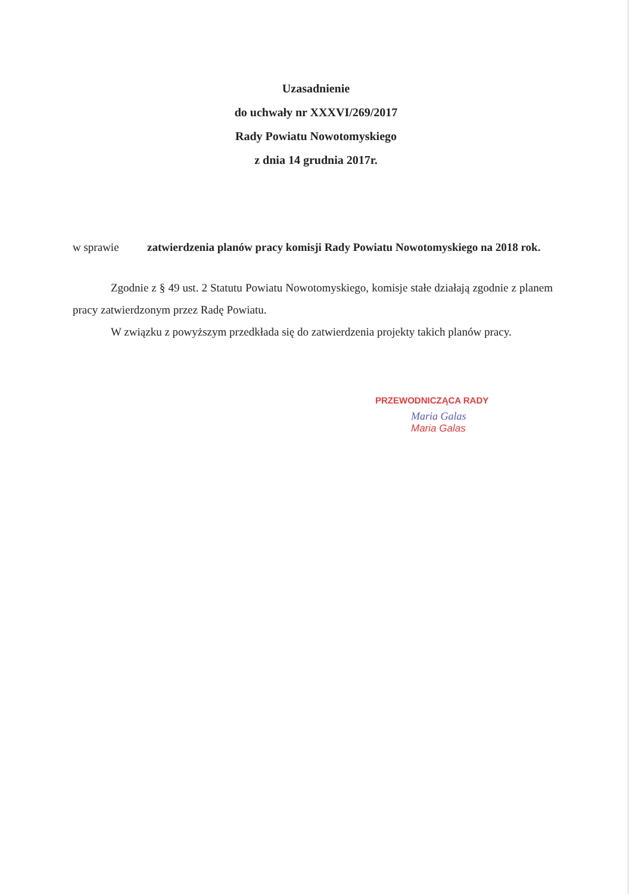Uzasadnienie
do uchwały nr XXXVI/269/2017
Rady Powiatu Nowotomyskiego
z dnia 14 grudnia 2017r.
w sprawie zatwierdzenia planów pracy komisji Rady Powiatu Nowotomyskiego na 2018 rok.
Zgodnie z § 49 ust. 2 Statutu Powiatu Nowotomyskiego, komisje stałe działają zgodnie z planem pracy zatwierdzonym przez Radę Powiatu.
W związku z powyższym przedkłada się do zatwierdzenia projekty takich planów pracy.
PRZEWODNICZĄCA RADY
Maria Galas
Maria Galas